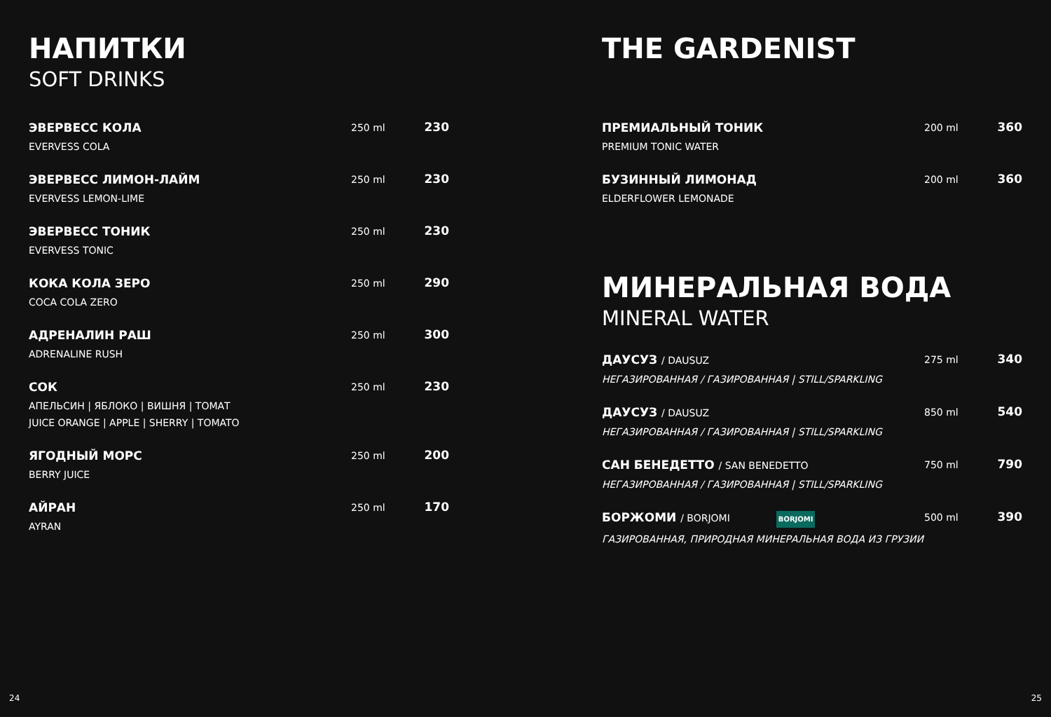НАПИТКИ
SOFT DRINKS
ЭВЕРВЕСС КОЛА
EVERVESS COLA
250 ml
230
ЭВЕРВЕСС ЛИМОН-ЛАЙМ
EVERVESS LEMON-LIME
250 ml
230
ЭВЕРВЕСС ТОНИК
EVERVESS TONIC
250 ml
230
КОКА КОЛА ЗЕРО
COCA COLA ZERO
250 ml
290
АДРЕНАЛИН РАШ
ADRENALINE RUSH
250 ml
300
СОК
АПЕЛЬСИН | ЯБЛОКО | ВИШНЯ | ТОМАТ
JUICE ORANGE | APPLE | SHERRY | TOMATO
250 ml
230
ЯГОДНЫЙ МОРС
BERRY JUICE
250 ml
200
АЙРАН
AYRAN
250 ml
170
24
THE GARDENIST
ПРЕМИАЛЬНЫЙ ТОНИК
PREMIUM TONIC WATER
200 ml
360
БУЗИННЫЙ ЛИМОНАД
ELDERFLOWER LEMONADE
200 ml
360
МИНЕРАЛЬНАЯ ВОДА
MINERAL WATER
ДАУСУЗ / DAUSUZ
НЕГАЗИРОВАННАЯ / ГАЗИРОВАННАЯ | STILL/SPARKLING
275 ml
340
ДАУСУЗ / DAUSUZ
НЕГАЗИРОВАННАЯ / ГАЗИРОВАННАЯ | STILL/SPARKLING
850 ml
540
САН БЕНЕДЕТТО / SAN BENEDETTO
НЕГАЗИРОВАННАЯ / ГАЗИРОВАННАЯ | STILL/SPARKLING
750 ml
790
БОРЖОМИ / BORJOMI BORJOMI
ГАЗИРОВАННАЯ, ПРИРОДНАЯ МИНЕРАЛЬНАЯ ВОДА ИЗ ГРУЗИИ
500 ml
390
25